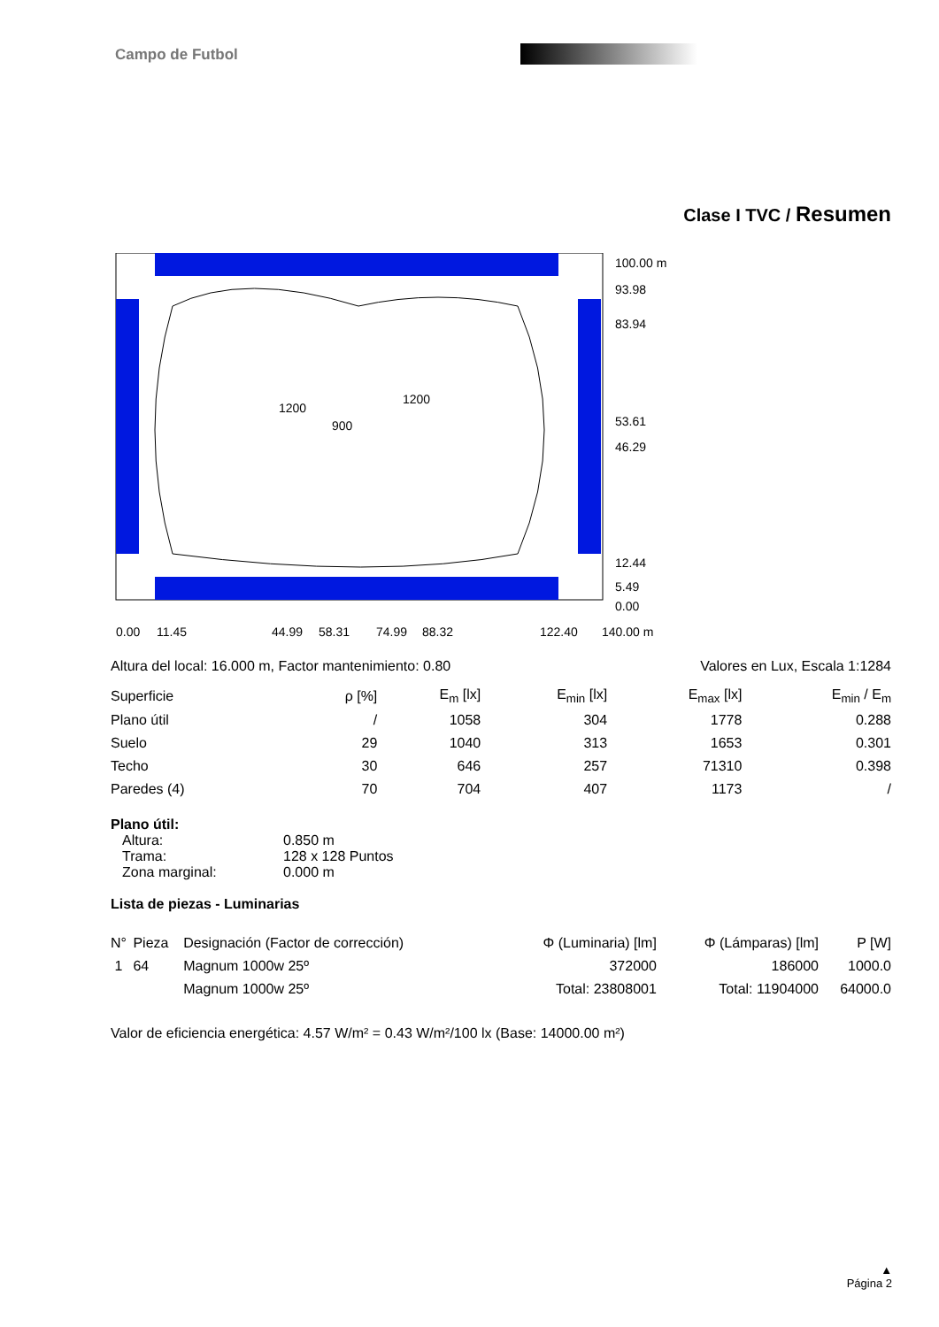Campo de Futbol
Clase I TVC / Resumen
100.00 m
93.98
83.94
53.61
46.29
12.44
5.49
0.00
0.00
11.45
44.99
58.31
74.99
88.32
122.40
140.00 m
900
1200
1200
Altura del local: 16.000 m, Factor mantenimiento: 0.80 Valores en Lux, Escala 1:1284
| Superficie | ρ [%] | E<sub>m</sub> [lx] | E<sub>min</sub> [lx] | E<sub>max</sub> [lx] | E<sub>min</sub> / E<sub>m</sub> |
| --- | --- | --- | --- | --- | --- |
| Plano útil | / | 1058 | 304 | 1778 | 0.288 |
| Suelo | 29 | 1040 | 313 | 1653 | 0.301 |
| Techo | 30 | 646 | 257 | 71310 | 0.398 |
| Paredes (4) | 70 | 704 | 407 | 1173 | / |
Plano útil:
| Altura: | 0.850 m |
| Trama: | 128 x 128 Puntos |
| Zona marginal: | 0.000 m |
Lista de piezas - Luminarias
| N° | Pieza | Designación (Factor de corrección) | Φ (Luminaria) [lm] | Φ (Lámparas) [lm] | P [W] |
| --- | --- | --- | --- | --- | --- |
| 1 | 64 | Magnum 1000w 25º | 372000 | 186000 | 1000.0 |
| | | Magnum 1000w 25º | Total: 23808001 | Total: 11904000 | 64000.0 |
Valor de eficiencia energética: 4.57 W/m² = 0.43 W/m²/100 lx (Base: 14000.00 m²)
▲
Página 2